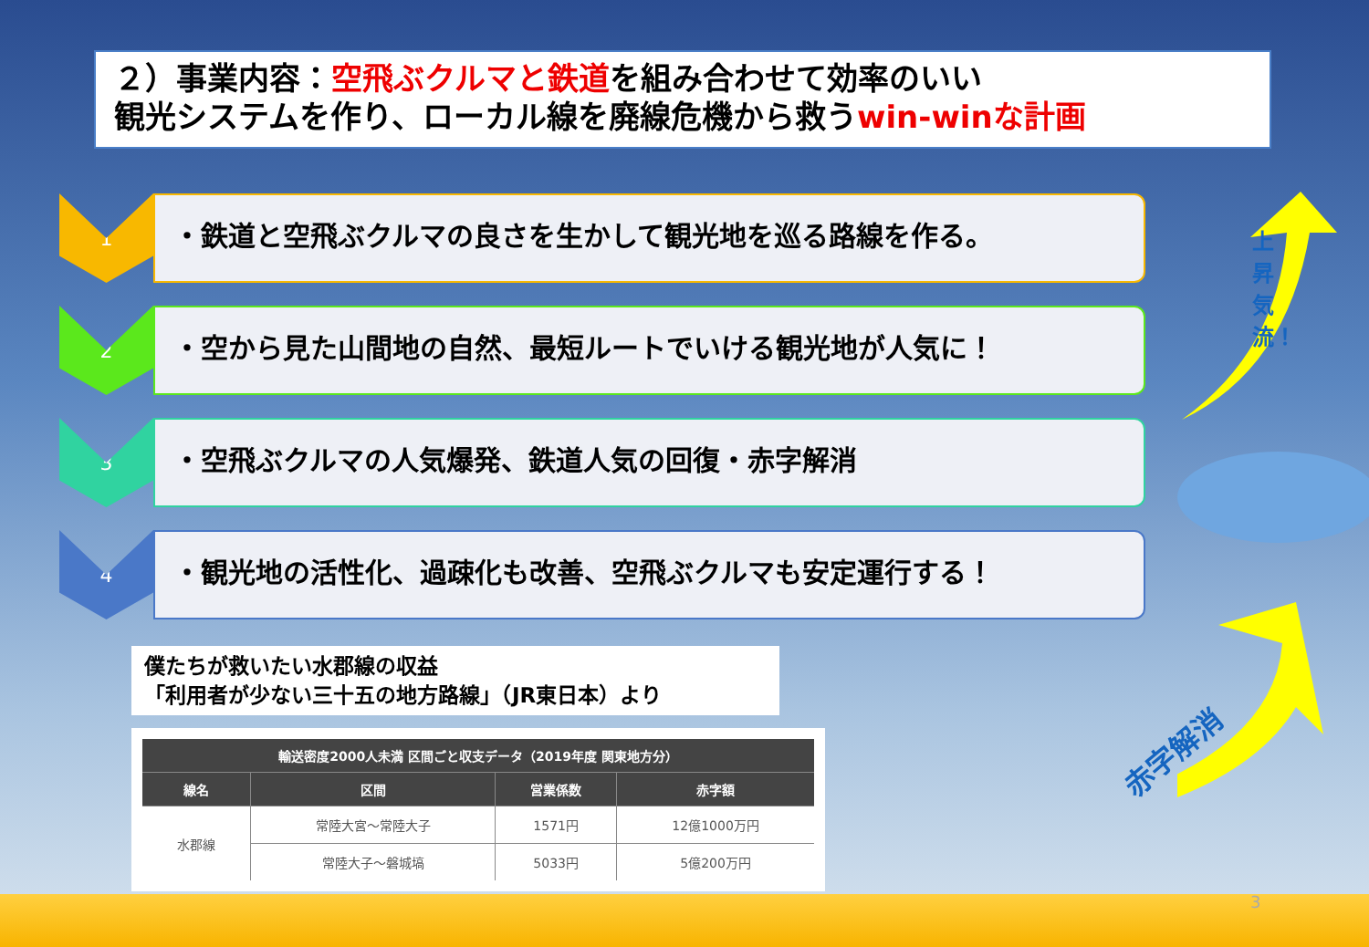２）事業内容：空飛ぶクルマと鉄道を組み合わせて効率のいい
観光システムを作り、ローカル線を廃線危機から救うwin-winな計画
1
・鉄道と空飛ぶクルマの良さを生かして観光地を巡る路線を作る。
2
・空から見た山間地の自然、最短ルートでいける観光地が人気に！
3
・空飛ぶクルマの人気爆発、鉄道人気の回復・赤字解消
4
・観光地の活性化、過疎化も改善、空飛ぶクルマも安定運行する！
上昇気流！
赤字解消
僕たちが救いたい水郡線の収益
「利用者が少ない三十五の地方路線」（JR東日本）より
| 輸送密度2000人未満 区間ごと収支データ（2019年度 関東地方分） | | | |
| --- | --- | --- | --- |
| 線名 | 区間 | 営業係数 | 赤字額 |
| 水郡線 | 常陸大宮～常陸大子 | 1571円 | 12億1000万円 |
| | 常陸大子～磐城塙 | 5033円 | 5億200万円 |
3